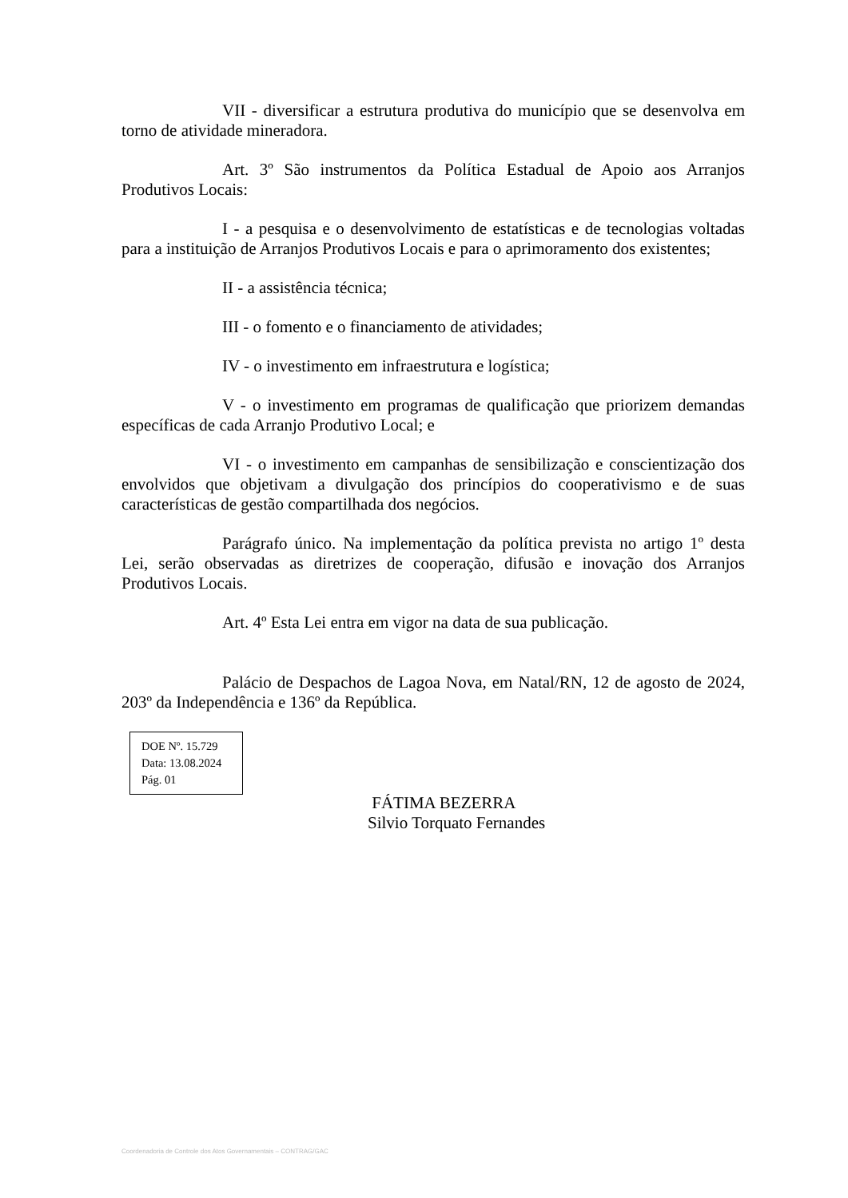VII - diversificar a estrutura produtiva do município que se desenvolva em torno de atividade mineradora.
Art. 3º São instrumentos da Política Estadual de Apoio aos Arranjos Produtivos Locais:
I - a pesquisa e o desenvolvimento de estatísticas e de tecnologias voltadas para a instituição de Arranjos Produtivos Locais e para o aprimoramento dos existentes;
II - a assistência técnica;
III - o fomento e o financiamento de atividades;
IV - o investimento em infraestrutura e logística;
V - o investimento em programas de qualificação que priorizem demandas específicas de cada Arranjo Produtivo Local; e
VI - o investimento em campanhas de sensibilização e conscientização dos envolvidos que objetivam a divulgação dos princípios do cooperativismo e de suas características de gestão compartilhada dos negócios.
Parágrafo único. Na implementação da política prevista no artigo 1º desta Lei, serão observadas as diretrizes de cooperação, difusão e inovação dos Arranjos Produtivos Locais.
Art. 4º Esta Lei entra em vigor na data de sua publicação.
Palácio de Despachos de Lagoa Nova, em Natal/RN, 12 de agosto de 2024, 203º da Independência e 136º da República.
DOE Nº. 15.729
Data: 13.08.2024
Pág. 01
FÁTIMA BEZERRA
Silvio Torquato Fernandes
Coordenadoria de Controle dos Atos Governamentais – CONTRAG/GAC